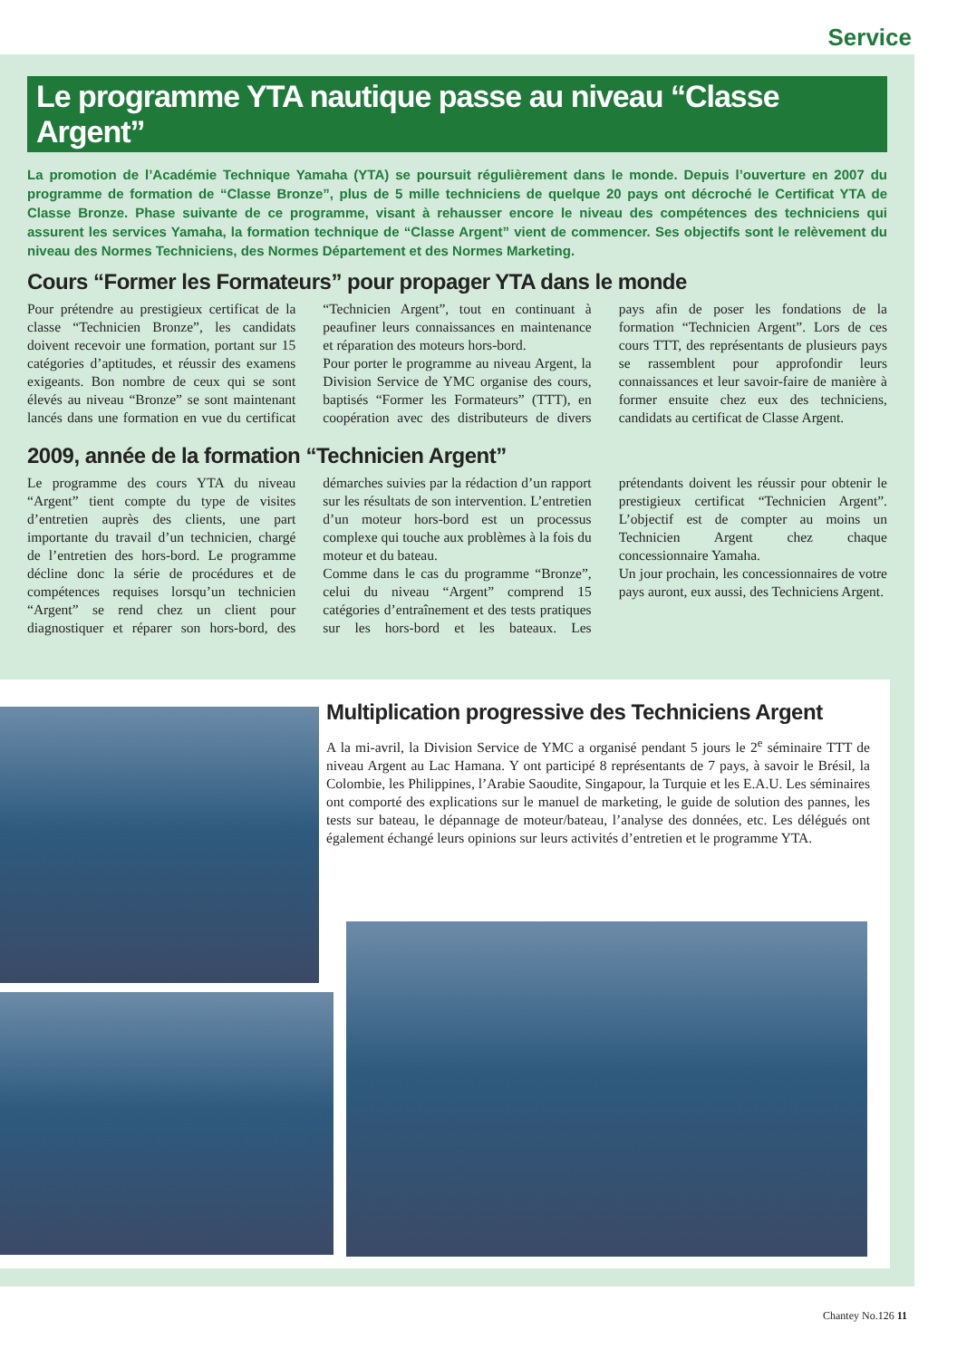Service
Le programme YTA nautique passe au niveau “Classe Argent”
La promotion de l’Académie Technique Yamaha (YTA) se poursuit régulièrement dans le monde. Depuis l’ouverture en 2007 du programme de formation de “Classe Bronze”, plus de 5 mille techniciens de quelque 20 pays ont décroché le Certificat YTA de Classe Bronze. Phase suivante de ce programme, visant à rehausser encore le niveau des compétences des techniciens qui assurent les services Yamaha, la formation technique de “Classe Argent” vient de commencer. Ses objectifs sont le relèvement du niveau des Normes Techniciens, des Normes Département et des Normes Marketing.
Cours “Former les Formateurs” pour propager YTA dans le monde
Pour prétendre au prestigieux certificat de la classe “Technicien Bronze”, les candidats doivent recevoir une formation, portant sur 15 catégories d’aptitudes, et réussir des examens exigeants. Bon nombre de ceux qui se sont élevés au niveau “Bronze” se sont maintenant lancés dans une formation en vue du certificat “Technicien Argent”, tout en continuant à peaufiner leurs connaissances en maintenance et réparation des moteurs hors-bord.
Pour porter le programme au niveau Argent, la Division Service de YMC organise des cours, baptisés “Former les Formateurs” (TTT), en coopération avec des distributeurs de divers pays afin de poser les fondations de la formation “Technicien Argent”. Lors de ces cours TTT, des représentants de plusieurs pays se rassemblent pour approfondir leurs connaissances et leur savoir-faire de manière à former ensuite chez eux des techniciens, candidats au certificat de Classe Argent.
2009, année de la formation “Technicien Argent”
Le programme des cours YTA du niveau “Argent” tient compte du type de visites d’entretien auprès des clients, une part importante du travail d’un technicien, chargé de l’entretien des hors-bord. Le programme décline donc la série de procédures et de compétences requises lorsqu’un technicien “Argent” se rend chez un client pour diagnostiquer et réparer son hors-bord, des démarches suivies par la rédaction d’un rapport sur les résultats de son intervention. L’entretien d’un moteur hors-bord est un processus complexe qui touche aux problèmes à la fois du moteur et du bateau.
Comme dans le cas du programme “Bronze”, celui du niveau “Argent” comprend 15 catégories d’entraînement et des tests pratiques sur les hors-bord et les bateaux. Les prétendants doivent les réussir pour obtenir le prestigieux certificat “Technicien Argent”. L’objectif est de compter au moins un Technicien Argent chez chaque concessionnaire Yamaha.
Un jour prochain, les concessionnaires de votre pays auront, eux aussi, des Techniciens Argent.
Multiplication progressive des Techniciens Argent
A la mi-avril, la Division Service de YMC a organisé pendant 5 jours le 2<sup>e</sup> séminaire TTT de niveau Argent au Lac Hamana. Y ont participé 8 représentants de 7 pays, à savoir le Brésil, la Colombie, les Philippines, l’Arabie Saoudite, Singapour, la Turquie et les E.A.U. Les séminaires ont comporté des explications sur le manuel de marketing, le guide de solution des pannes, les tests sur bateau, le dépannage de moteur/bateau, l’analyse des données, etc. Les délégués ont également échangé leurs opinions sur leurs activités d’entretien et le programme YTA.
Chantey No.126 11